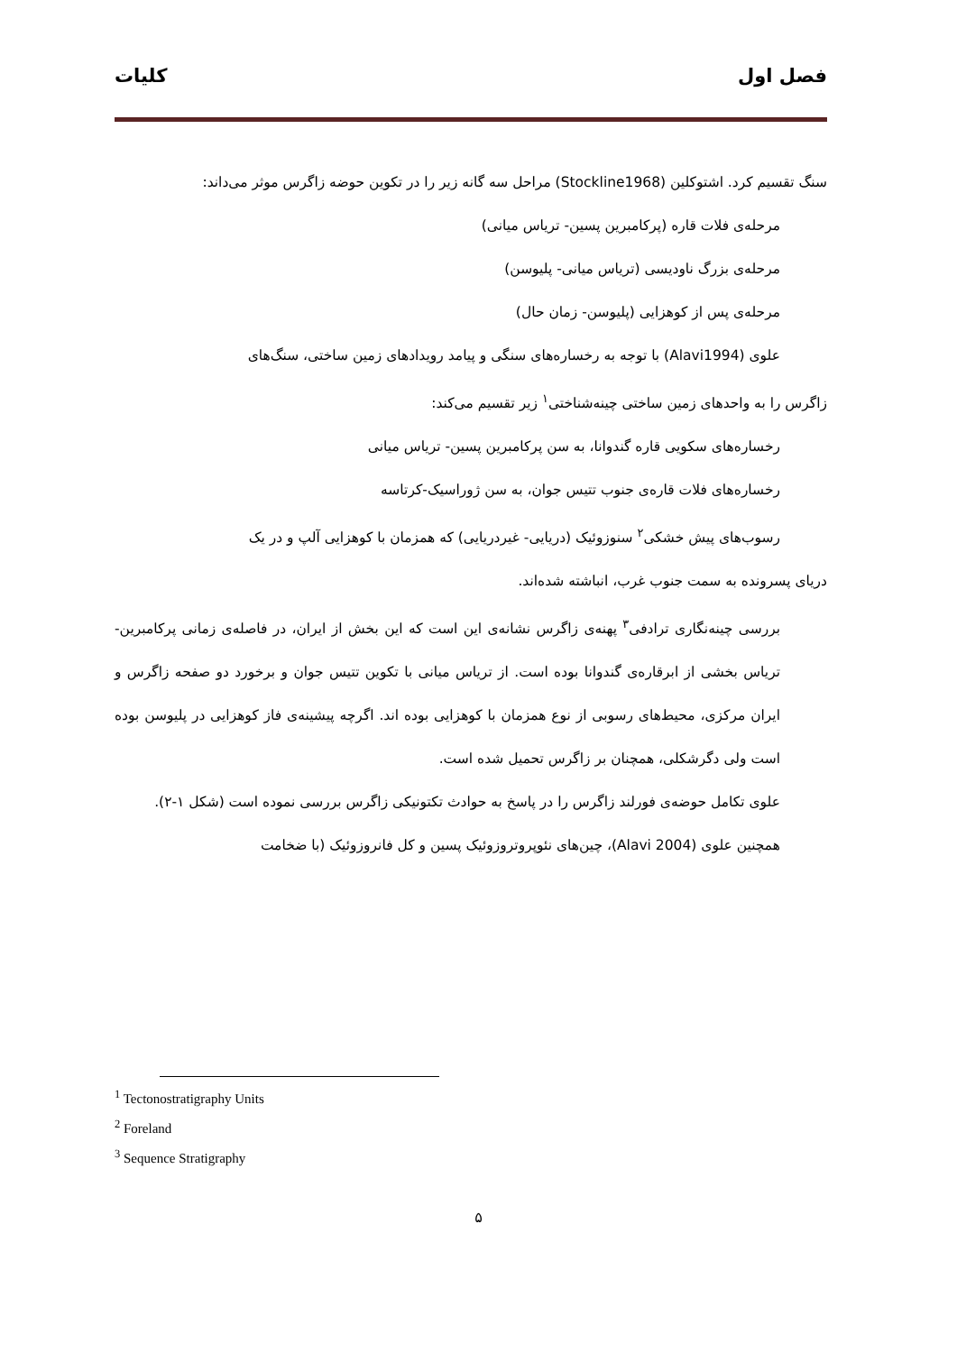فصل اول کلیات
سنگ تقسیم کرد. اشتوکلین (Stockline1968) مراحل سه گانه زیر را در تکوین حوضه زاگرس موثر می‌داند:
مرحله‌ی فلات قاره (پرکامبرین پسین- ترياس میانی)
مرحله‌ی بزرگ ناودیسی (ترياس میانی- پلیوسن)
مرحله‌ی پس از کوهزایی (پلیوسن- زمان حال)
علوی (Alavi1994) با توجه به رخساره‌های سنگی و پیامد رویدادهای زمین ساختی، سنگ‌های
زاگرس را به واحدهای زمین ساختی چینه‌شناختی<sup>۱</sup> زیر تقسیم می‌کند:
رخساره‌های سکویی قاره گندوانا، به سن پرکامبرین پسین- ترياس میانی
رخساره‌های فلات قاره‌ی جنوب تتیس جوان، به سن ژوراسیک-کرتاسه
رسوب‌های پیش خشکی<sup>۲</sup> سنوزوئیک (دریایی- غیردریایی) که همزمان با کوهزایی آلپ و در یک
دریای پسرونده به سمت جنوب غرب، انباشته شده‌اند.
بررسی چینه‌نگاری ترادفی<sup>۳</sup> پهنه‌ی زاگرس نشانه‌ی این است که این بخش از ایران، در فاصله‌ی زمانی پرکامبرین- ترياس بخشی از ابرقاره‌ی گندوانا بوده است. از ترياس میانی با تکوین تتیس جوان و برخورد دو صفحه زاگرس و ایران مرکزی، محیط‌های رسوبی از نوع همزمان با کوهزایی بوده اند. اگرچه پیشینه‌ی فاز کوهزایی در پلیوسن بوده است ولی دگرشکلی، همچنان بر زاگرس تحمیل شده است.
علوی تکامل حوضه‌ی فورلند زاگرس را در پاسخ به حوادث تکتونیکی زاگرس بررسی نموده است (شکل ۱-۲).
همچنین علوی (Alavi 2004)، چین‌های نئوپروتروزوئیک پسین و کل فانروزوئیک (با ضخامت
<sup>1</sup> Tectonostratigraphy Units
<sup>2</sup> Foreland
<sup>3</sup> Sequence Stratigraphy
۵